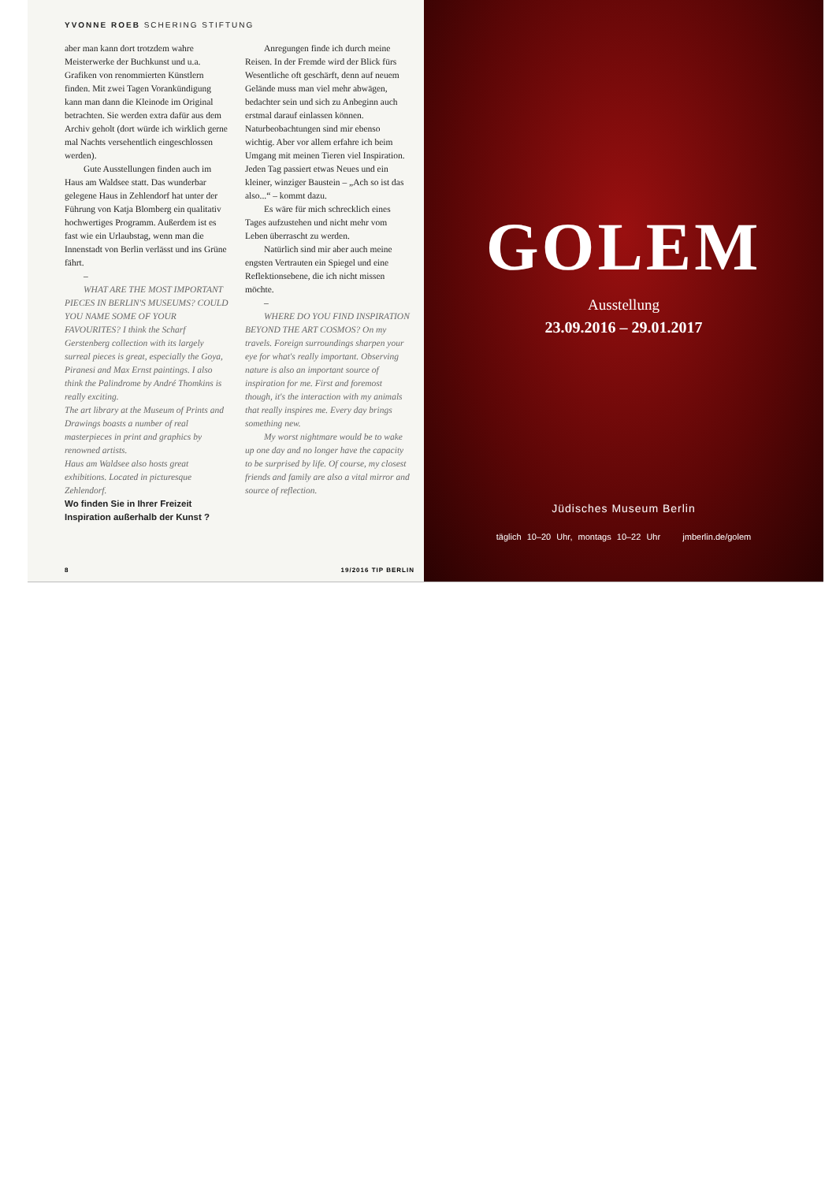YVONNE ROEB SCHERING STIFTUNG
aber man kann dort trotzdem wahre Meisterwerke der Buchkunst und u.a. Grafiken von renommierten Künstlern finden. Mit zwei Tagen Vorankündigung kann man dann die Kleinode im Original betrachten. Sie werden extra dafür aus dem Archiv geholt (dort würde ich wirklich gerne mal Nachts versehentlich eingeschlossen werden).
Gute Ausstellungen finden auch im Haus am Waldsee statt. Das wunderbar gelegene Haus in Zehlendorf hat unter der Führung von Katja Blomberg ein qualitativ hochwertiges Programm. Außerdem ist es fast wie ein Urlaubstag, wenn man die Innenstadt von Berlin verlässt und ins Grüne fährt.
–
WHAT ARE THE MOST IMPORTANT PIECES IN BERLIN'S MUSEUMS? COULD YOU NAME SOME OF YOUR FAVOURITES? I think the Scharf Gerstenberg collection with its largely surreal pieces is great, especially the Goya, Piranesi and Max Ernst paintings. I also think the Palindrome by André Thomkins is really exciting.
The art library at the Museum of Prints and Drawings boasts a number of real masterpieces in print and graphics by renowned artists.
Haus am Waldsee also hosts great exhibitions. Located in picturesque Zehlendorf.
Wo finden Sie in Ihrer Freizeit Inspiration außerhalb der Kunst ?
Anregungen finde ich durch meine Reisen. In der Fremde wird der Blick fürs Wesentliche oft geschärft, denn auf neuem Gelände muss man viel mehr abwägen, bedachter sein und sich zu Anbeginn auch erstmal darauf einlassen können. Naturbeobachtungen sind mir ebenso wichtig. Aber vor allem erfahre ich beim Umgang mit meinen Tieren viel Inspiration. Jeden Tag passiert etwas Neues und ein kleiner, winziger Baustein – „Ach so ist das also...“ – kommt dazu.
Es wäre für mich schrecklich eines Tages aufzustehen und nicht mehr vom Leben überrascht zu werden.
Natürlich sind mir aber auch meine engsten Vertrauten ein Spiegel und eine Reflektionsebene, die ich nicht missen möchte.
–
WHERE DO YOU FIND INSPIRATION BEYOND THE ART COSMOS? On my travels. Foreign surroundings sharpen your eye for what's really important. Observing nature is also an important source of inspiration for me. First and foremost though, it's the interaction with my animals that really inspires me. Every day brings something new.
My worst nightmare would be to wake up one day and no longer have the capacity to be surprised by life. Of course, my closest friends and family are also a vital mirror and source of reflection.
8 19/2016 TIP BERLIN
GOLEM
Ausstellung
23.09.2016 – 29.01.2017
Jüdisches Museum Berlin
täglich 10–20 Uhr, montags 10–22 Uhr jmberlin.de/golem